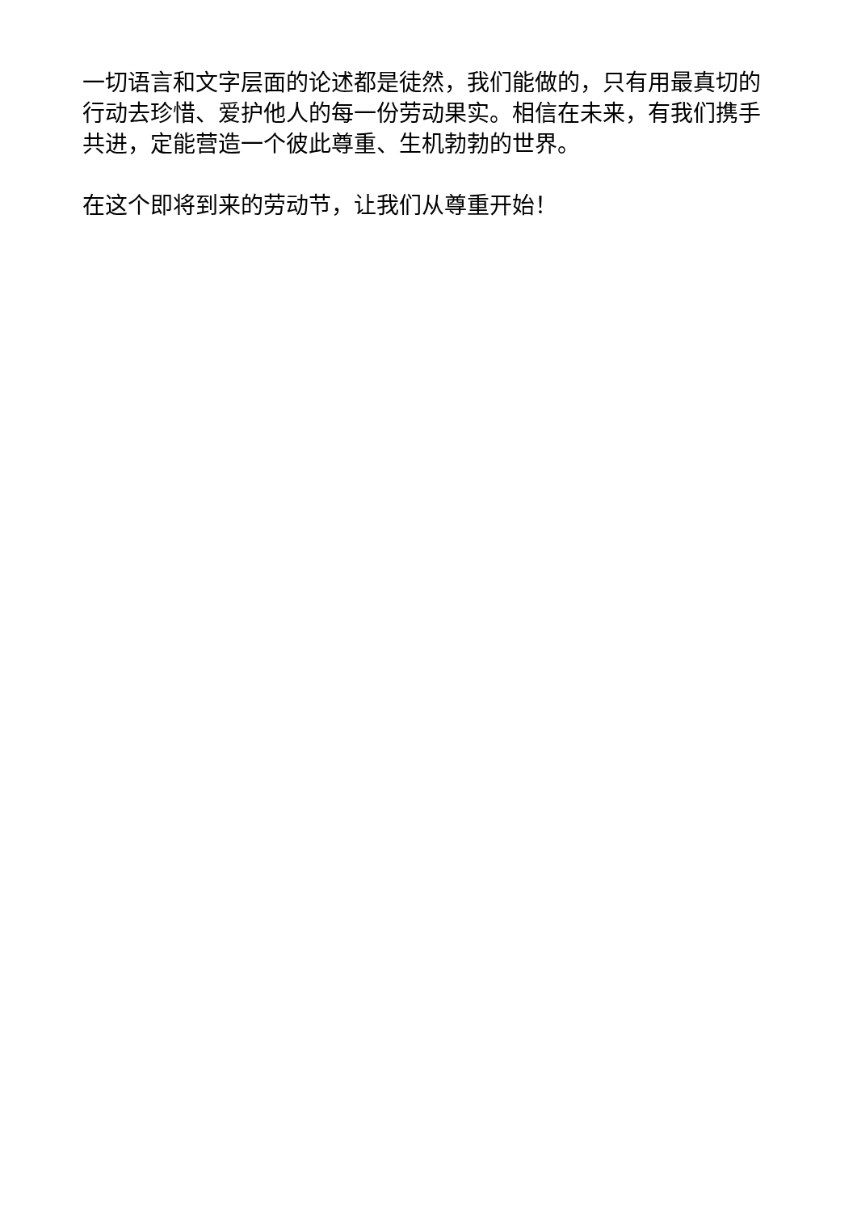一切语言和文字层面的论述都是徒然，我们能做的，只有用最真切的行动去珍惜、爱护他人的每一份劳动果实。相信在未来，有我们携手共进，定能营造一个彼此尊重、生机勃勃的世界。
在这个即将到来的劳动节，让我们从尊重开始！